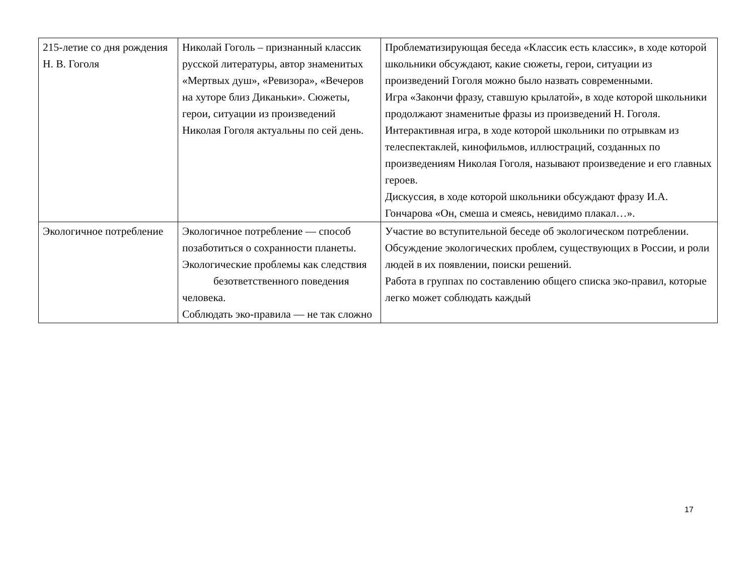| 215-летие со дня рождения Н. В. Гоголя | Николай Гоголь – признанный классик русской литературы, автор знаменитых «Мертвых душ», «Ревизора», «Вечеров на хуторе близ Диканьки». Сюжеты, герои, ситуации из произведений Николая Гоголя актуальны по сей день. | Проблематизирующая беседа «Классик есть классик», в ходе которой школьники обсуждают, какие сюжеты, герои, ситуации из произведений Гоголя можно было назвать современными. Игра «Закончи фразу, ставшую крылатой», в ходе которой школьники продолжают знаменитые фразы из произведений Н. Гоголя. Интерактивная игра, в ходе которой школьники по отрывкам из телеспектаклей, кинофильмов, иллюстраций, созданных по произведениям Николая Гоголя, называют произведение и его главных героев. Дискуссия, в ходе которой школьники обсуждают фразу И.А. Гончарова «Он, смеша и смеясь, невидимо плакал…». |
| Экологичное потребление | Экологичное потребление — способ позаботиться о сохранности планеты. Экологические проблемы как следствия безответственного поведения человека. Соблюдать эко-правила — не так сложно | Участие во вступительной беседе об экологическом потреблении. Обсуждение экологических проблем, существующих в России, и роли людей в их появлении, поиски решений. Работа в группах по составлению общего списка эко-правил, которые легко может соблюдать каждый |
17